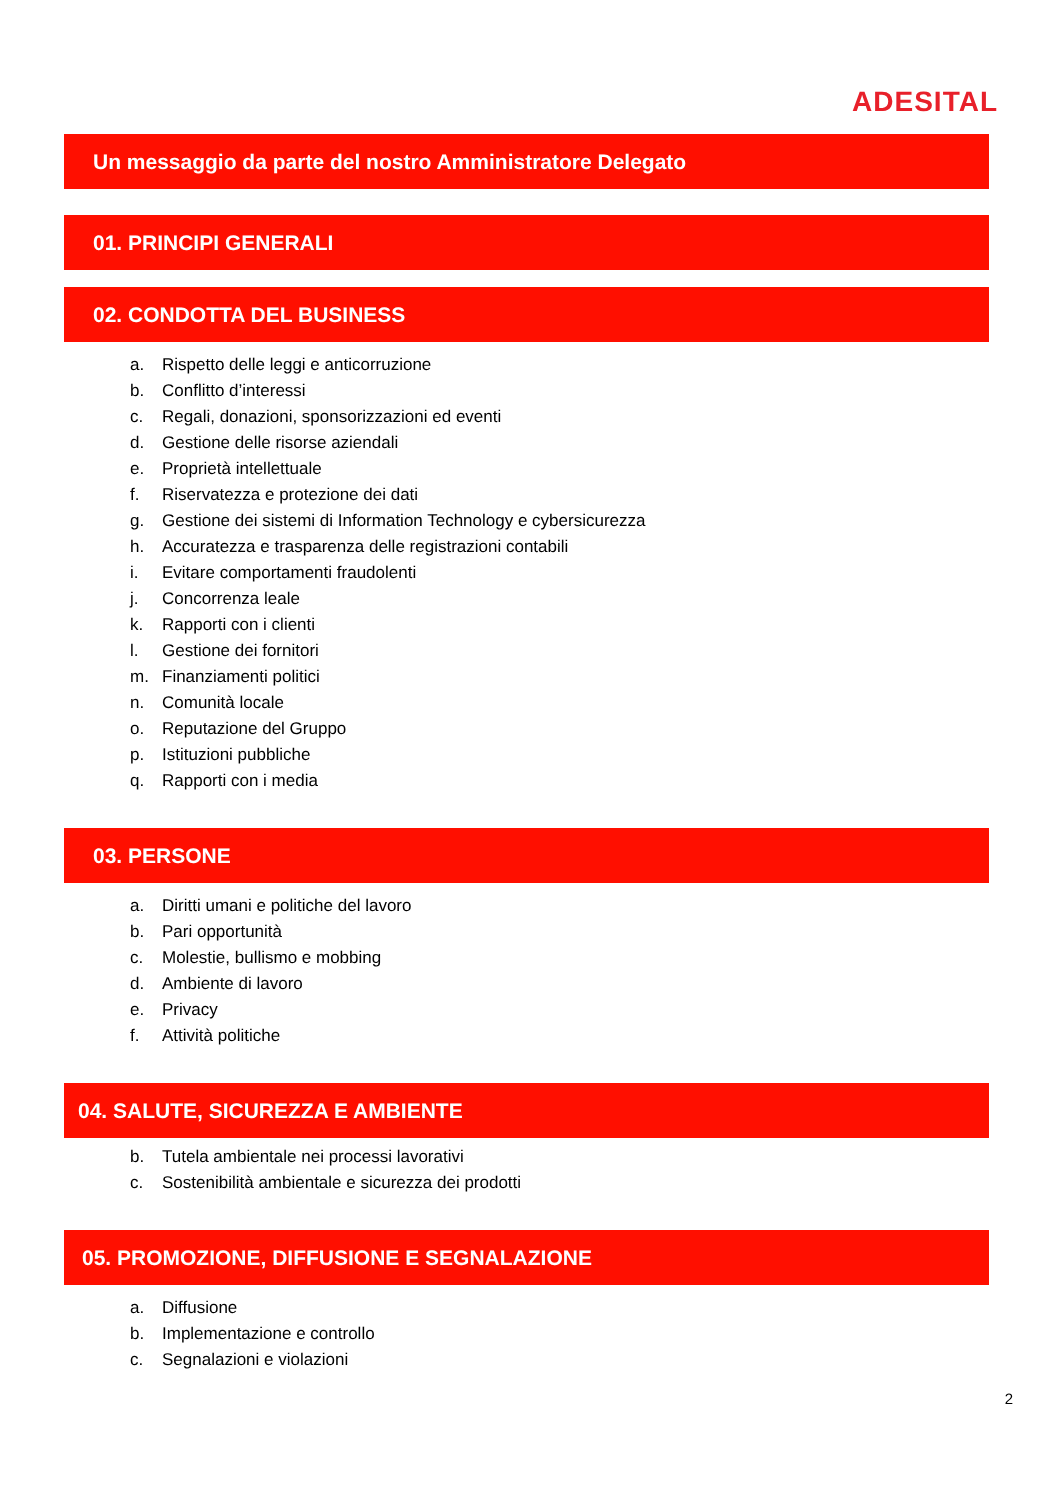ADESITAL
Un messaggio da parte del nostro Amministratore Delegato
01. PRINCIPI GENERALI
02. CONDOTTA DEL BUSINESS
a. Rispetto delle leggi e anticorruzione
b. Conflitto d’interessi
c. Regali, donazioni, sponsorizzazioni ed eventi
d. Gestione delle risorse aziendali
e. Proprietà intellettuale
f. Riservatezza e protezione dei dati
g. Gestione dei sistemi di Information Technology e cybersicurezza
h. Accuratezza e trasparenza delle registrazioni contabili
i. Evitare comportamenti fraudolenti
j. Concorrenza leale
k. Rapporti con i clienti
l. Gestione dei fornitori
m. Finanziamenti politici
n. Comunità locale
o. Reputazione del Gruppo
p. Istituzioni pubbliche
q. Rapporti con i media
03. PERSONE
a. Diritti umani e politiche del lavoro
b. Pari opportunità
c. Molestie, bullismo e mobbing
d. Ambiente di lavoro
e. Privacy
f. Attività politiche
04. SALUTE, SICUREZZA E AMBIENTE
b. Tutela ambientale nei processi lavorativi
c. Sostenibilità ambientale e sicurezza dei prodotti
05. PROMOZIONE, DIFFUSIONE E SEGNALAZIONE
a. Diffusione
b. Implementazione e controllo
c. Segnalazioni e violazioni
2